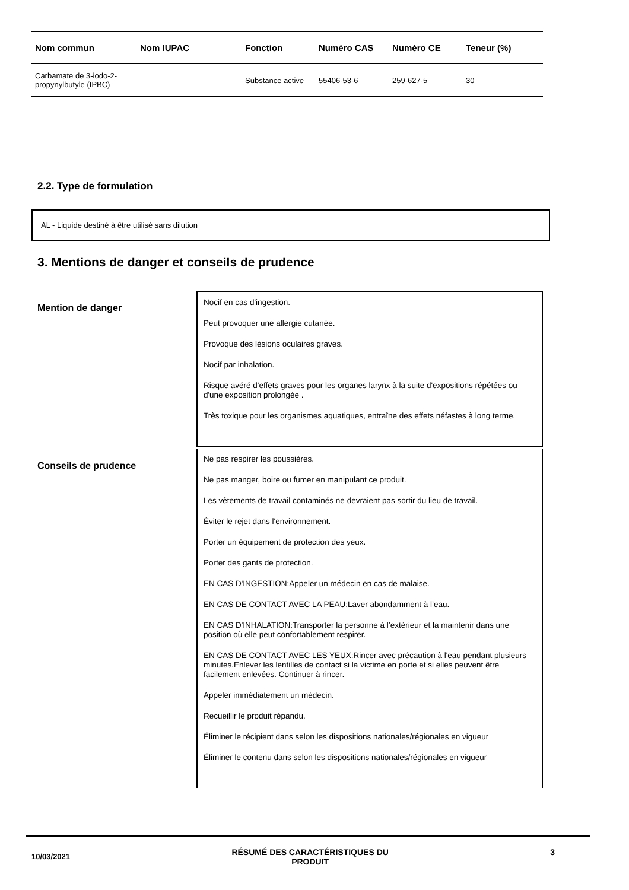| Nom commun | Nom IUPAC | Fonction | Numéro CAS | Numéro CE | Teneur (%) |
| --- | --- | --- | --- | --- | --- |
| Carbamate de 3-iodo-2-propynylbutyle (IPBC) | | Substance active | 55406-53-6 | 259-627-5 | 30 |
2.2. Type de formulation
AL - Liquide destiné à être utilisé sans dilution
3. Mentions de danger et conseils de prudence
Mention de danger
Nocif en cas d'ingestion.
Peut provoquer une allergie cutanée.
Provoque des lésions oculaires graves.
Nocif par inhalation.
Risque avéré d'effets graves pour les organes larynx à la suite d'expositions répétées ou d'une exposition prolongée .
Très toxique pour les organismes aquatiques, entraîne des effets néfastes à long terme.
Conseils de prudence
Ne pas respirer les poussières.
Ne pas manger, boire ou fumer en manipulant ce produit.
Les vêtements de travail contaminés ne devraient pas sortir du lieu de travail.
Éviter le rejet dans l'environnement.
Porter un équipement de protection des yeux.
Porter des gants de protection.
EN CAS D'INGESTION:Appeler un médecin en cas de malaise.
EN CAS DE CONTACT AVEC LA PEAU:Laver abondamment à l’eau.
EN CAS D'INHALATION:Transporter la personne à l’extérieur et la maintenir dans une position où elle peut confortablement respirer.
EN CAS DE CONTACT AVEC LES YEUX:Rincer avec précaution à l'eau pendant plusieurs minutes.Enlever les lentilles de contact si la victime en porte et si elles peuvent être facilement enlevées. Continuer à rincer.
Appeler immédiatement un médecin.
Recueillir le produit répandu.
Éliminer le récipient dans selon les dispositions nationales/régionales en vigueur
Éliminer le contenu dans selon les dispositions nationales/régionales en vigueur
10/03/2021
RÉSUMÉ DES CARACTÉRISTIQUES DU
PRODUIT
3